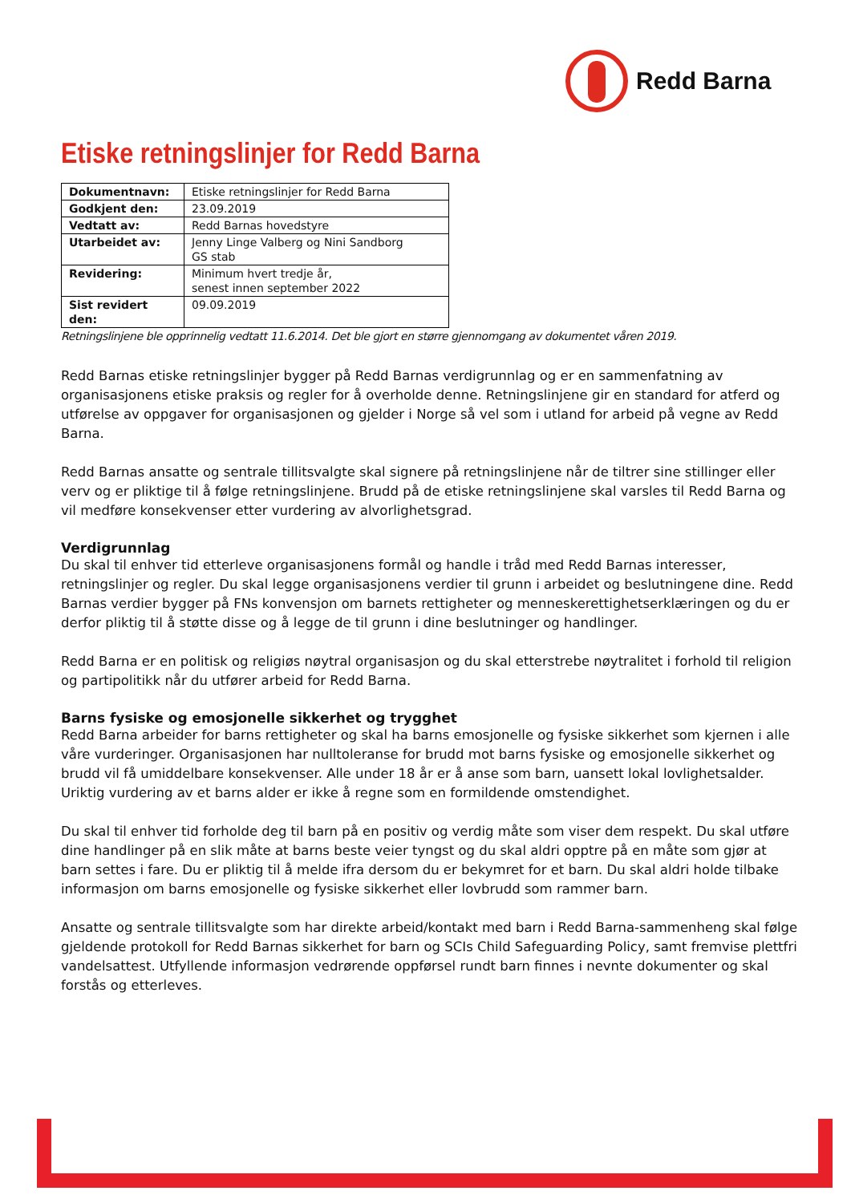Redd Barna
Etiske retningslinjer for Redd Barna
| Dokumentnavn: | Etiske retningslinjer for Redd Barna |
| Godkjent den: | 23.09.2019 |
| Vedtatt av: | Redd Barnas hovedstyre |
| Utarbeidet av: | Jenny Linge Valberg og Nini Sandborg GS stab |
| Revidering: | Minimum hvert tredje år, senest innen september 2022 |
| Sist revidert den: | 09.09.2019 |
Retningslinjene ble opprinnelig vedtatt 11.6.2014. Det ble gjort en større gjennomgang av dokumentet våren 2019.
Redd Barnas etiske retningslinjer bygger på Redd Barnas verdigrunnlag og er en sammenfatning av organisasjonens etiske praksis og regler for å overholde denne. Retningslinjene gir en standard for atferd og utførelse av oppgaver for organisasjonen og gjelder i Norge så vel som i utland for arbeid på vegne av Redd Barna.
Redd Barnas ansatte og sentrale tillitsvalgte skal signere på retningslinjene når de tiltrer sine stillinger eller verv og er pliktige til å følge retningslinjene. Brudd på de etiske retningslinjene skal varsles til Redd Barna og vil medføre konsekvenser etter vurdering av alvorlighetsgrad.
Verdigrunnlag
Du skal til enhver tid etterleve organisasjonens formål og handle i tråd med Redd Barnas interesser, retningslinjer og regler. Du skal legge organisasjonens verdier til grunn i arbeidet og beslutningene dine. Redd Barnas verdier bygger på FNs konvensjon om barnets rettigheter og menneskerettighetserklæringen og du er derfor pliktig til å støtte disse og å legge de til grunn i dine beslutninger og handlinger.
Redd Barna er en politisk og religiøs nøytral organisasjon og du skal etterstrebe nøytralitet i forhold til religion og partipolitikk når du utfører arbeid for Redd Barna.
Barns fysiske og emosjonelle sikkerhet og trygghet
Redd Barna arbeider for barns rettigheter og skal ha barns emosjonelle og fysiske sikkerhet som kjernen i alle våre vurderinger. Organisasjonen har nulltoleranse for brudd mot barns fysiske og emosjonelle sikkerhet og brudd vil få umiddelbare konsekvenser. Alle under 18 år er å anse som barn, uansett lokal lovlighetsalder. Uriktig vurdering av et barns alder er ikke å regne som en formildende omstendighet.
Du skal til enhver tid forholde deg til barn på en positiv og verdig måte som viser dem respekt. Du skal utføre dine handlinger på en slik måte at barns beste veier tyngst og du skal aldri opptre på en måte som gjør at barn settes i fare. Du er pliktig til å melde ifra dersom du er bekymret for et barn. Du skal aldri holde tilbake informasjon om barns emosjonelle og fysiske sikkerhet eller lovbrudd som rammer barn.
Ansatte og sentrale tillitsvalgte som har direkte arbeid/kontakt med barn i Redd Barna-sammenheng skal følge gjeldende protokoll for Redd Barnas sikkerhet for barn og SCIs Child Safeguarding Policy, samt fremvise plettfri vandelsattest. Utfyllende informasjon vedrørende oppførsel rundt barn finnes i nevnte dokumenter og skal forstås og etterleves.